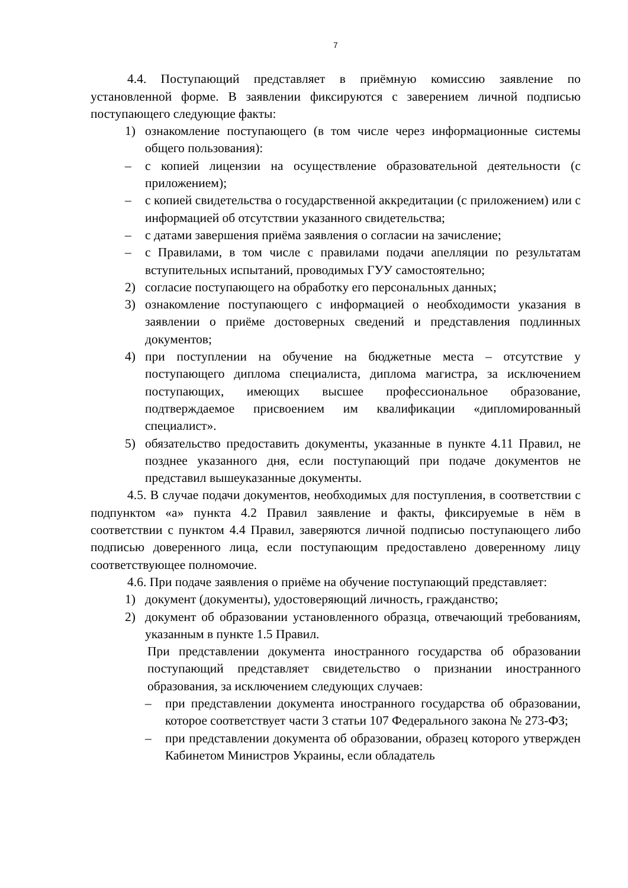7
4.4. Поступающий представляет в приёмную комиссию заявление по установленной форме. В заявлении фиксируются с заверением личной подписью поступающего следующие факты:
1) ознакомление поступающего (в том числе через информационные системы общего пользования):
– с копией лицензии на осуществление образовательной деятельности (с приложением);
– с копией свидетельства о государственной аккредитации (с приложением) или с информацией об отсутствии указанного свидетельства;
– с датами завершения приёма заявления о согласии на зачисление;
– с Правилами, в том числе с правилами подачи апелляции по результатам вступительных испытаний, проводимых ГУУ самостоятельно;
2) согласие поступающего на обработку его персональных данных;
3) ознакомление поступающего с информацией о необходимости указания в заявлении о приёме достоверных сведений и представления подлинных документов;
4) при поступлении на обучение на бюджетные места – отсутствие у поступающего диплома специалиста, диплома магистра, за исключением поступающих, имеющих высшее профессиональное образование, подтверждаемое присвоением им квалификации «дипломированный специалист».
5) обязательство предоставить документы, указанные в пункте 4.11 Правил, не позднее указанного дня, если поступающий при подаче документов не представил вышеуказанные документы.
4.5. В случае подачи документов, необходимых для поступления, в соответствии с подпунктом «а» пункта 4.2 Правил заявление и факты, фиксируемые в нём в соответствии с пунктом 4.4 Правил, заверяются личной подписью поступающего либо подписью доверенного лица, если поступающим предоставлено доверенному лицу соответствующее полномочие.
4.6. При подаче заявления о приёме на обучение поступающий представляет:
1) документ (документы), удостоверяющий личность, гражданство;
2) документ об образовании установленного образца, отвечающий требованиям, указанным в пункте 1.5 Правил.
При представлении документа иностранного государства об образовании поступающий представляет свидетельство о признании иностранного образования, за исключением следующих случаев:
– при представлении документа иностранного государства об образовании, которое соответствует части 3 статьи 107 Федерального закона № 273-ФЗ;
– при представлении документа об образовании, образец которого утвержден Кабинетом Министров Украины, если обладатель